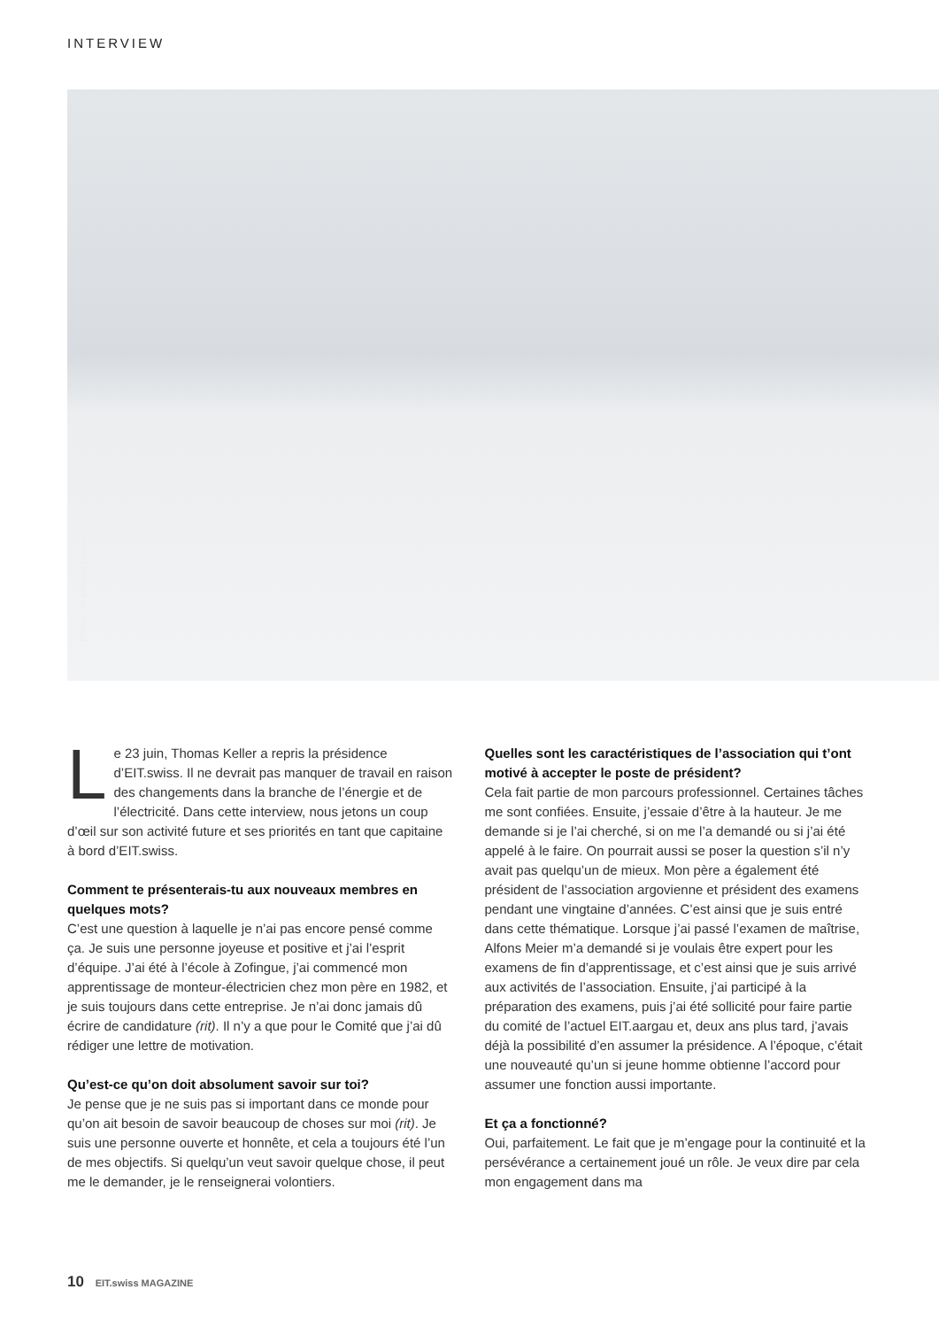INTERVIEW
Photos: © Michael Donadel
Le 23 juin, Thomas Keller a repris la présidence d’EIT.swiss. Il ne devrait pas manquer de travail en raison des changements dans la branche de l’énergie et de l’électricité. Dans cette interview, nous jetons un coup d’œil sur son activité future et ses priorités en tant que capitaine à bord d’EIT.swiss.
Comment te présenterais-tu aux nouveaux membres en quelques mots?
C’est une question à laquelle je n’ai pas encore pensé comme ça. Je suis une personne joyeuse et positive et j’ai l’esprit d’équipe. J’ai été à l’école à Zofingue, j’ai commencé mon apprentissage de monteur-électricien chez mon père en 1982, et je suis toujours dans cette entreprise. Je n’ai donc jamais dû écrire de candidature (rit). Il n’y a que pour le Comité que j’ai dû rédiger une lettre de motivation.
Qu’est-ce qu’on doit absolument savoir sur toi?
Je pense que je ne suis pas si important dans ce monde pour qu’on ait besoin de savoir beaucoup de choses sur moi (rit). Je suis une personne ouverte et honnête, et cela a toujours été l’un de mes objectifs. Si quelqu’un veut savoir quelque chose, il peut me le demander, je le renseignerai volontiers.
Quelles sont les caractéristiques de l’association qui t’ont motivé à accepter le poste de président?
Cela fait partie de mon parcours professionnel. Certaines tâches me sont confiées. Ensuite, j’essaie d’être à la hauteur. Je me demande si je l’ai cherché, si on me l’a demandé ou si j’ai été appelé à le faire. On pourrait aussi se poser la question s’il n’y avait pas quelqu’un de mieux. Mon père a également été président de l’association argovienne et président des examens pendant une vingtaine d’années. C’est ainsi que je suis entré dans cette thématique. Lorsque j’ai passé l’examen de maîtrise, Alfons Meier m’a demandé si je voulais être expert pour les examens de fin d’apprentissage, et c’est ainsi que je suis arrivé aux activités de l’association. Ensuite, j’ai participé à la préparation des examens, puis j’ai été sollicité pour faire partie du comité de l’actuel EIT.aargau et, deux ans plus tard, j’avais déjà la possibilité d’en assumer la présidence. A l’époque, c’était une nouveauté qu’un si jeune homme obtienne l’accord pour assumer une fonction aussi importante.
Et ça a fonctionné?
Oui, parfaitement. Le fait que je m’engage pour la continuité et la persévérance a certainement joué un rôle. Je veux dire par cela mon engagement dans ma
10 EIT.swiss MAGAZINE